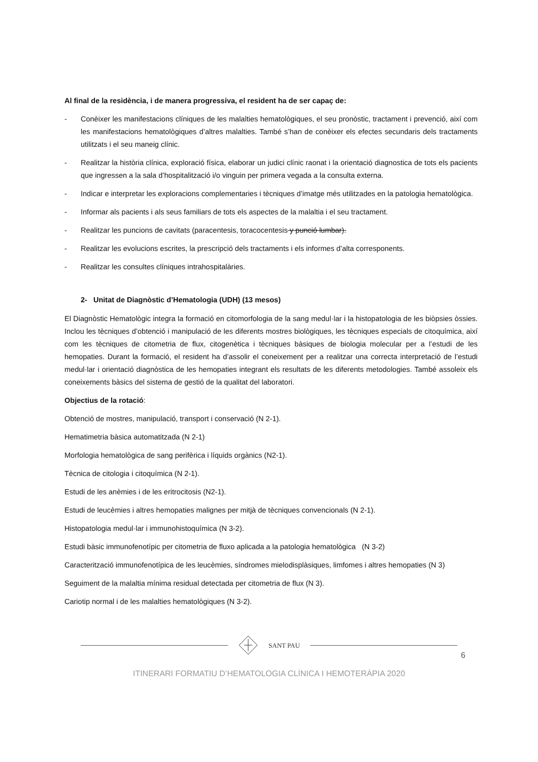Al final de la residència, i de manera progressiva, el resident ha de ser capaç de:
- Conèixer les manifestacions clíniques de les malalties hematològiques, el seu pronòstic, tractament i prevenció, així com les manifestacions hematològiques d’altres malalties. També s’han de conèixer els efectes secundaris dels tractaments utilitzats i el seu maneig clínic.
- Realitzar la història clínica, exploració física, elaborar un judici clínic raonat i la orientació diagnostica de tots els pacients que ingressen a la sala d’hospitalització i/o vinguin per primera vegada a la consulta externa.
- Indicar e interpretar les exploracions complementaries i tècniques d’imatge més utilitzades en la patologia hematològica.
- Informar als pacients i als seus familiars de tots els aspectes de la malaltia i el seu tractament.
- Realitzar les puncions de cavitats (paracentesis, toracocentesis y punció lumbar).
- Realitzar les evolucions escrites, la prescripció dels tractaments i els informes d’alta corresponents.
- Realitzar les consultes clíniques intrahospitalàries.
2- Unitat de Diagnòstic d’Hematologia (UDH) (13 mesos)
El Diagnòstic Hematològic integra la formació en citomorfologia de la sang medul·lar i la histopatologia de les biòpsies òssies. Inclou les tècniques d’obtenció i manipulació de les diferents mostres biològiques, les tècniques especials de citoquímica, així com les tècniques de citometria de flux, citogenètica i tècniques bàsiques de biologia molecular per a l’estudi de les hemopaties. Durant la formació, el resident ha d’assolir el coneixement per a realitzar una correcta interpretació de l’estudi medul·lar i orientació diagnòstica de les hemopaties integrant els resultats de les diferents metodologies. També assoleix els coneixements bàsics del sistema de gestió de la qualitat del laboratori.
Objectius de la rotació:
Obtenció de mostres, manipulació, transport i conservació (N 2-1).
Hematimetria bàsica automatitzada (N 2-1)
Morfologia hematològica de sang perifèrica i líquids orgànics (N2-1).
Tècnica de citologia i citoquímica (N 2-1).
Estudi de les anèmies i de les eritrocitosis (N2-1).
Estudi de leucèmies i altres hemopaties malignes per mitjà de tècniques convencionals (N 2-1).
Histopatologia medul·lar i immunohistoquímica (N 3-2).
Estudi bàsic immunofenotípic per citometria de fluxo aplicada a la patologia hematològica (N 3-2)
Caracterització immunofenotípica de les leucèmies, síndromes mielodisplàsiques, limfomes i altres hemopaties (N 3)
Seguiment de la malaltia mínima residual detectada per citometria de flux (N 3).
Cariotip normal i de les malalties hematològiques (N 3-2).
SANT PAU
6
ITINERARI FORMATIU D’HEMATOLOGIA CLÍNICA I HEMOTERÀPIA 2020